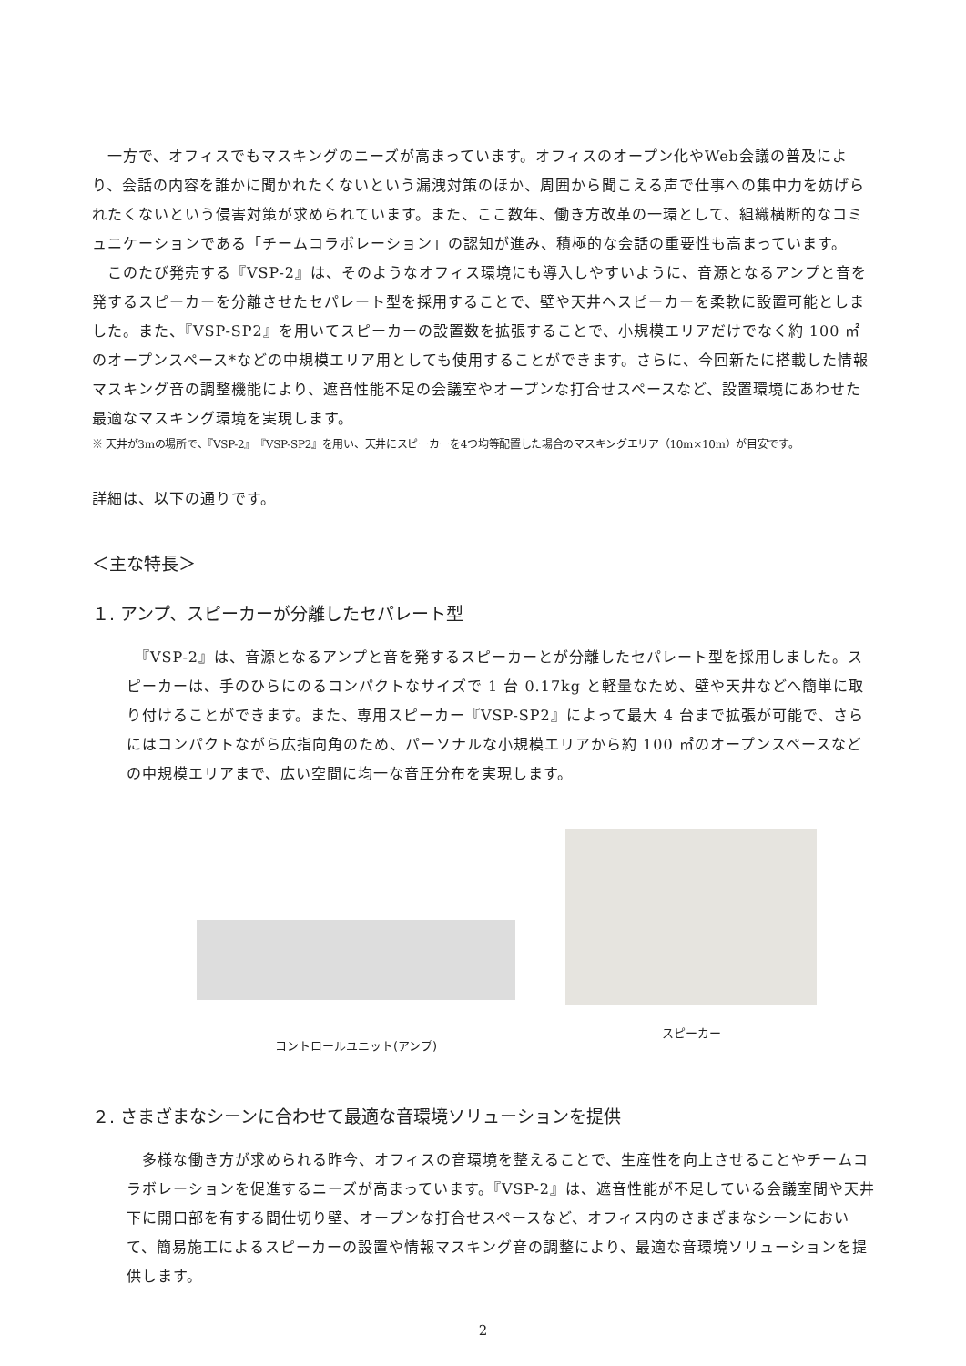一方で、オフィスでもマスキングのニーズが高まっています。オフィスのオープン化やWeb会議の普及により、会話の内容を誰かに聞かれたくないという漏洩対策のほか、周囲から聞こえる声で仕事への集中力を妨げられたくないという侵害対策が求められています。また、ここ数年、働き方改革の一環として、組織横断的なコミュニケーションである「チームコラボレーション」の認知が進み、積極的な会話の重要性も高まっています。
　このたび発売する『VSP-2』は、そのようなオフィス環境にも導入しやすいように、音源となるアンプと音を発するスピーカーを分離させたセパレート型を採用することで、壁や天井へスピーカーを柔軟に設置可能としました。また、『VSP-SP2』を用いてスピーカーの設置数を拡張することで、小規模エリアだけでなく約 100 ㎡のオープンスペース*などの中規模エリア用としても使用することができます。さらに、今回新たに搭載した情報マスキング音の調整機能により、遮音性能不足の会議室やオープンな打合せスペースなど、設置環境にあわせた最適なマスキング環境を実現します。
※ 天井が3mの場所で、『VSP-2』『VSP-SP2』を用い、天井にスピーカーを4つ均等配置した場合のマスキングエリア（10m×10m）が目安です。
詳細は、以下の通りです。
＜主な特長＞
１. アンプ、スピーカーが分離したセパレート型
　『VSP-2』は、音源となるアンプと音を発するスピーカーとが分離したセパレート型を採用しました。スピーカーは、手のひらにのるコンパクトなサイズで 1 台 0.17kg と軽量なため、壁や天井などへ簡単に取り付けることができます。また、専用スピーカー『VSP-SP2』によって最大 4 台まで拡張が可能で、さらにはコンパクトながら広指向角のため、パーソナルな小規模エリアから約 100 ㎡のオープンスペースなどの中規模エリアまで、広い空間に均一な音圧分布を実現します。
コントロールユニット(アンプ)
スピーカー
２. さまざまなシーンに合わせて最適な音環境ソリューションを提供
　多様な働き方が求められる昨今、オフィスの音環境を整えることで、生産性を向上させることやチームコラボレーションを促進するニーズが高まっています。『VSP-2』は、遮音性能が不足している会議室間や天井下に開口部を有する間仕切り壁、オープンな打合せスペースなど、オフィス内のさまざまなシーンにおいて、簡易施工によるスピーカーの設置や情報マスキング音の調整により、最適な音環境ソリューションを提供します。
2